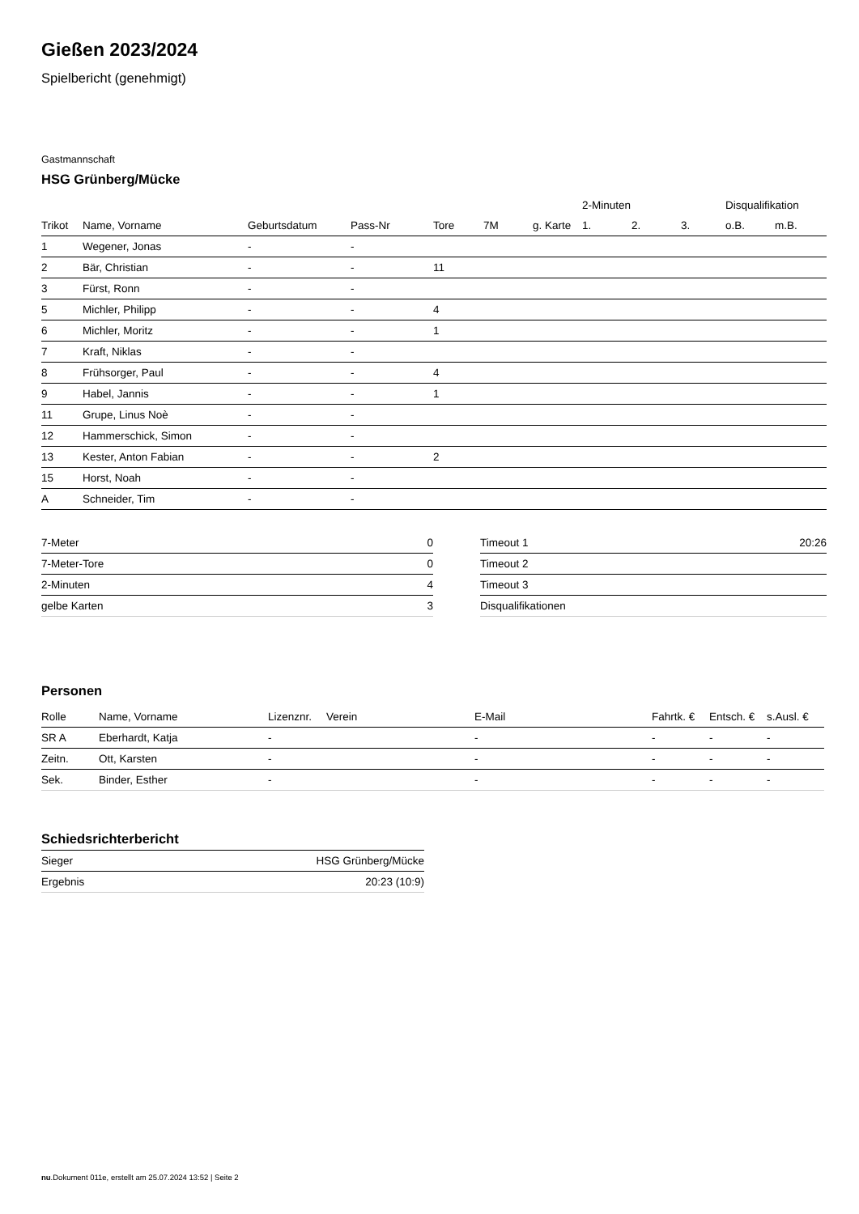Gießen 2023/2024
Spielbericht (genehmigt)
Gastmannschaft
HSG Grünberg/Mücke
| | | | | | | | 2-Minuten | | | Disqualifikation | |
| --- | --- | --- | --- | --- | --- | --- | --- | --- | --- | --- | --- |
| Trikot | Name, Vorname | Geburtsdatum | Pass-Nr | Tore | 7M | g. Karte | 1. | 2. | 3. | o.B. | m.B. |
| 1 | Wegener, Jonas | - | - | | | | | | | | |
| 2 | Bär, Christian | - | - | 11 | | | | | | | |
| 3 | Fürst, Ronn | - | - | | | | | | | | |
| 5 | Michler, Philipp | - | - | 4 | | | | | | | |
| 6 | Michler, Moritz | - | - | 1 | | | | | | | |
| 7 | Kraft, Niklas | - | - | | | | | | | | |
| 8 | Frühsorger, Paul | - | - | 4 | | | | | | | |
| 9 | Habel, Jannis | - | - | 1 | | | | | | | |
| 11 | Grupe, Linus Noè | - | - | | | | | | | | |
| 12 | Hammerschick, Simon | - | - | | | | | | | | |
| 13 | Kester, Anton Fabian | - | - | 2 | | | | | | | |
| 15 | Horst, Noah | - | - | | | | | | | | |
| A | Schneider, Tim | - | - | | | | | | | | |
| 7-Meter | 0 |
| 7-Meter-Tore | 0 |
| 2-Minuten | 4 |
| gelbe Karten | 3 |
| Timeout 1 | 20:26 |
| Timeout 2 | |
| Timeout 3 | |
| Disqualifikationen | |
Personen
| Rolle | Name, Vorname | Lizenznr. | Verein | E-Mail | Fahrtk. € | Entsch. € | s.Ausl. € |
| --- | --- | --- | --- | --- | --- | --- | --- |
| SR A | Eberhardt, Katja | - | | - | - | - | - |
| Zeitn. | Ott, Karsten | - | | - | - | - | - |
| Sek. | Binder, Esther | - | | - | - | - | - |
Schiedsrichterbericht
| Sieger | HSG Grünberg/Mücke |
| Ergebnis | 20:23 (10:9) |
nu.Dokument 011e, erstellt am 25.07.2024 13:52 | Seite 2